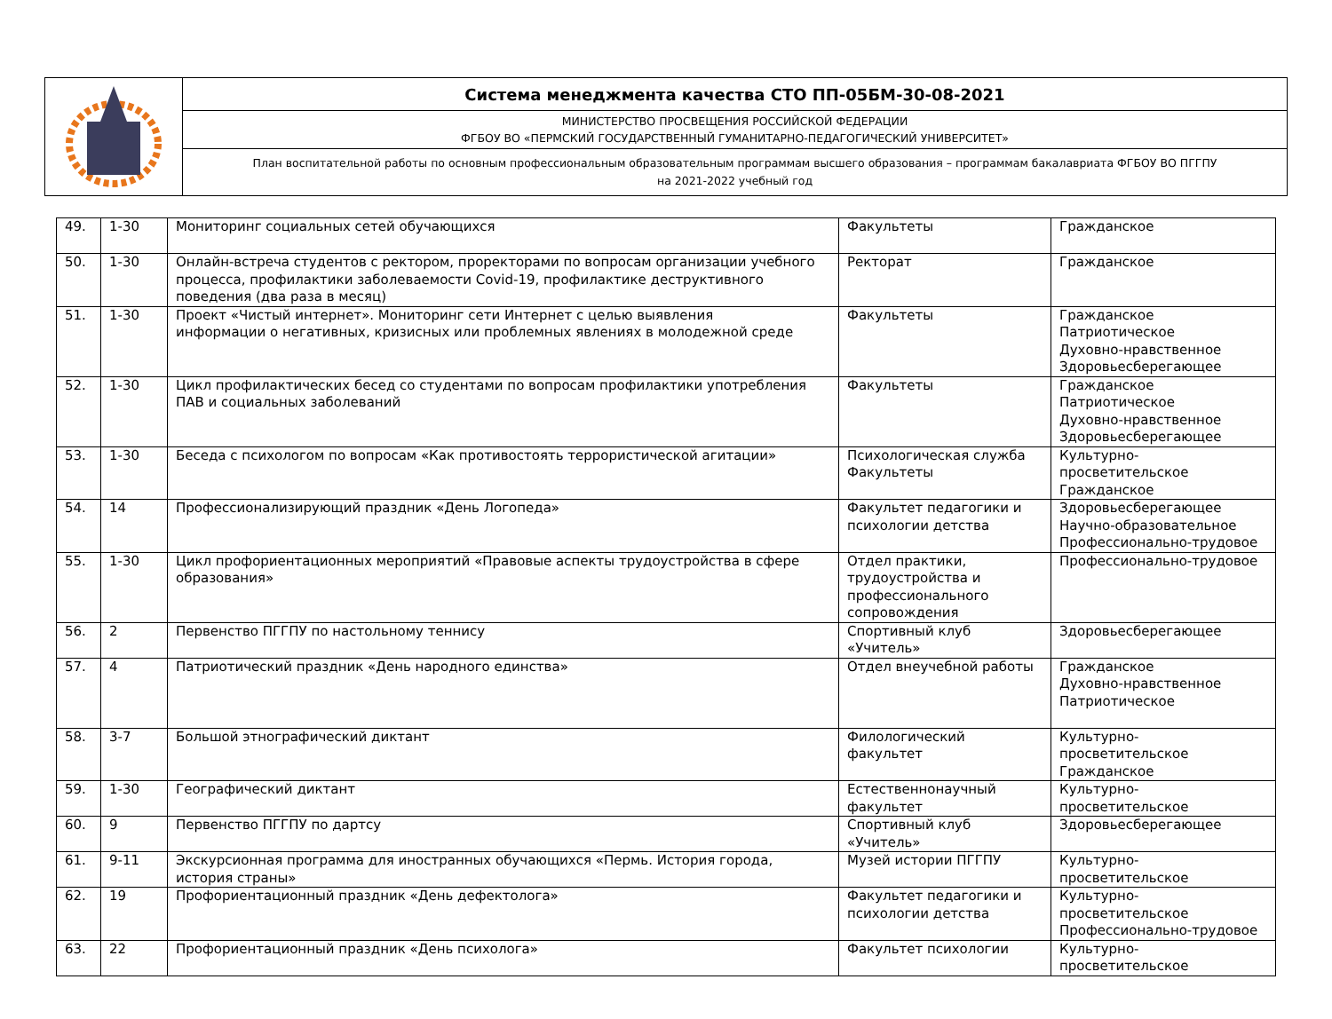| | Система менеджмента качества СТО ПП-05БМ-30-08-2021 |
| | МИНИСТЕРСТВО ПРОСВЕЩЕНИЯ РОССИЙСКОЙ ФЕДЕРАЦИИ ФГБОУ ВО «ПЕРМСКИЙ ГОСУДАРСТВЕННЫЙ ГУМАНИТАРНО-ПЕДАГОГИЧЕСКИЙ УНИВЕРСИТЕТ» |
| | План воспитательной работы по основным профессиональным образовательным программам высшего образования – программам бакалавриата ФГБОУ ВО ПГГПУ на 2021-2022 учебный год |
| 49. | 1-30 | Мониторинг социальных сетей обучающихся | Факультеты | Гражданское |
| 50. | 1-30 | Онлайн-встреча студентов с ректором, проректорами по вопросам организации учебного процесса, профилактики заболеваемости Covid-19, профилактике деструктивного поведения (два раза в месяц) | Ректорат | Гражданское |
| 51. | 1-30 | Проект «Чистый интернет». Мониторинг сети Интернет с целью выявления информации о негативных, кризисных или проблемных явлениях в молодежной среде | Факультеты | Гражданское Патриотическое Духовно-нравственное Здоровьесберегающее |
| 52. | 1-30 | Цикл профилактических бесед со студентами по вопросам профилактики употребления ПАВ и социальных заболеваний | Факультеты | Гражданское Патриотическое Духовно-нравственное Здоровьесберегающее |
| 53. | 1-30 | Беседа с психологом по вопросам «Как противостоять террористической агитации» | Психологическая служба Факультеты | Культурно-просветительское Гражданское |
| 54. | 14 | Профессионализирующий праздник «День Логопеда» | Факультет педагогики и психологии детства | Здоровьесберегающее Научно-образовательное Профессионально-трудовое |
| 55. | 1-30 | Цикл профориентационных мероприятий «Правовые аспекты трудоустройства в сфере образования» | Отдел практики, трудоустройства и профессионального сопровождения | Профессионально-трудовое |
| 56. | 2 | Первенство ПГГПУ по настольному теннису | Спортивный клуб «Учитель» | Здоровьесберегающее |
| 57. | 4 | Патриотический праздник «День народного единства» | Отдел внеучебной работы | Гражданское Духовно-нравственное Патриотическое |
| 58. | 3-7 | Большой этнографический диктант | Филологический факультет | Культурно-просветительское Гражданское |
| 59. | 1-30 | Географический диктант | Естественнонаучный факультет | Культурно-просветительское |
| 60. | 9 | Первенство ПГГПУ по дартсу | Спортивный клуб «Учитель» | Здоровьесберегающее |
| 61. | 9-11 | Экскурсионная программа для иностранных обучающихся «Пермь. История города, история страны» | Музей истории ПГГПУ | Культурно-просветительское |
| 62. | 19 | Профориентационный праздник «День дефектолога» | Факультет педагогики и психологии детства | Культурно-просветительское Профессионально-трудовое |
| 63. | 22 | Профориентационный праздник «День психолога» | Факультет психологии | Культурно-просветительское |